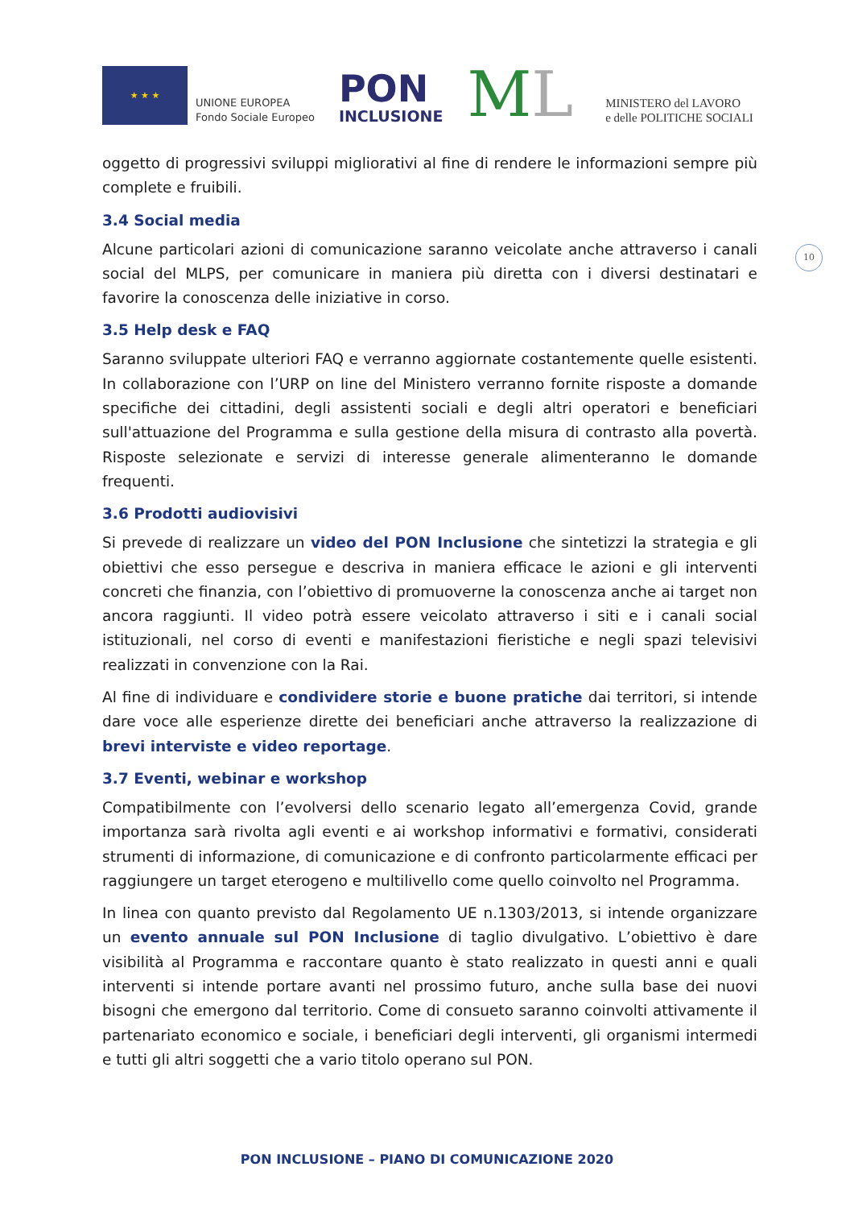★ ★ ★
UNIONE EUROPEA
Fondo Sociale Europeo
PON
INCLUSIONE
ML
MINISTERO del LAVORO
e delle POLITICHE SOCIALI
10
oggetto di progressivi sviluppi migliorativi al fine di rendere le informazioni sempre più complete e fruibili.
3.4 Social media
Alcune particolari azioni di comunicazione saranno veicolate anche attraverso i canali social del MLPS, per comunicare in maniera più diretta con i diversi destinatari e favorire la conoscenza delle iniziative in corso.
3.5 Help desk e FAQ
Saranno sviluppate ulteriori FAQ e verranno aggiornate costantemente quelle esistenti. In collaborazione con l’URP on line del Ministero verranno fornite risposte a domande specifiche dei cittadini, degli assistenti sociali e degli altri operatori e beneficiari sull'attuazione del Programma e sulla gestione della misura di contrasto alla povertà. Risposte selezionate e servizi di interesse generale alimenteranno le domande frequenti.
3.6 Prodotti audiovisivi
Si prevede di realizzare un video del PON Inclusione che sintetizzi la strategia e gli obiettivi che esso persegue e descriva in maniera efficace le azioni e gli interventi concreti che finanzia, con l’obiettivo di promuoverne la conoscenza anche ai target non ancora raggiunti. Il video potrà essere veicolato attraverso i siti e i canali social istituzionali, nel corso di eventi e manifestazioni fieristiche e negli spazi televisivi realizzati in convenzione con la Rai.
Al fine di individuare e condividere storie e buone pratiche dai territori, si intende dare voce alle esperienze dirette dei beneficiari anche attraverso la realizzazione di brevi interviste e video reportage.
3.7 Eventi, webinar e workshop
Compatibilmente con l’evolversi dello scenario legato all’emergenza Covid, grande importanza sarà rivolta agli eventi e ai workshop informativi e formativi, considerati strumenti di informazione, di comunicazione e di confronto particolarmente efficaci per raggiungere un target eterogeno e multilivello come quello coinvolto nel Programma.
In linea con quanto previsto dal Regolamento UE n.1303/2013, si intende organizzare un evento annuale sul PON Inclusione di taglio divulgativo. L’obiettivo è dare visibilità al Programma e raccontare quanto è stato realizzato in questi anni e quali interventi si intende portare avanti nel prossimo futuro, anche sulla base dei nuovi bisogni che emergono dal territorio. Come di consueto saranno coinvolti attivamente il partenariato economico e sociale, i beneficiari degli interventi, gli organismi intermedi e tutti gli altri soggetti che a vario titolo operano sul PON.
PON INCLUSIONE – PIANO DI COMUNICAZIONE 2020